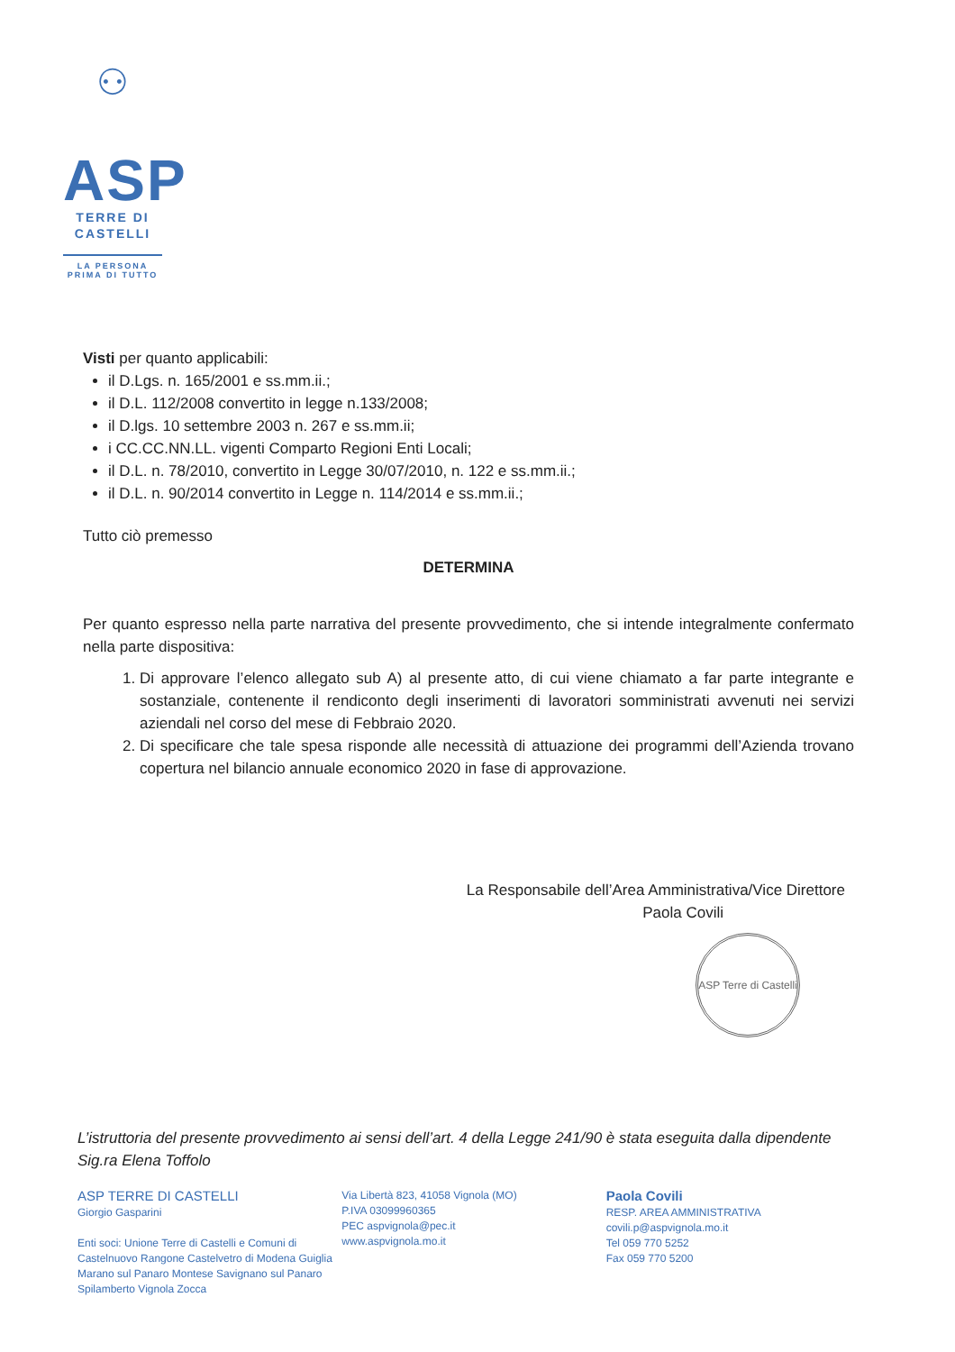⚇
ASP
TERRE DI
CASTELLI
LA PERSONA
PRIMA DI TUTTO
Visti per quanto applicabili:
il D.Lgs. n. 165/2001 e ss.mm.ii.;
il D.L. 112/2008 convertito in legge n.133/2008;
il D.lgs. 10 settembre 2003 n. 267 e ss.mm.ii;
i CC.CC.NN.LL. vigenti Comparto Regioni Enti Locali;
il D.L. n. 78/2010, convertito in Legge 30/07/2010, n. 122 e ss.mm.ii.;
il D.L. n. 90/2014 convertito in Legge n. 114/2014 e ss.mm.ii.;
Tutto ciò premesso
DETERMINA
Per quanto espresso nella parte narrativa del presente provvedimento, che si intende integralmente confermato nella parte dispositiva:
1. Di approvare l’elenco allegato sub A) al presente atto, di cui viene chiamato a far parte integrante e sostanziale, contenente il rendiconto degli inserimenti di lavoratori somministrati avvenuti nei servizi aziendali nel corso del mese di Febbraio 2020.
2. Di specificare che tale spesa risponde alle necessità di attuazione dei programmi dell’Azienda trovano copertura nel bilancio annuale economico 2020 in fase di approvazione.
La Responsabile dell’Area Amministrativa/Vice Direttore
Paola Covili
ASP Terre di Castelli
L’istruttoria del presente provvedimento ai sensi dell’art. 4 della Legge 241/90 è stata eseguita dalla dipendente Sig.ra Elena Toffolo
ASP TERRE DI CASTELLI
Giorgio Gasparini
Enti soci: Unione Terre di Castelli e Comuni di Castelnuovo Rangone Castelvetro di Modena Guiglia Marano sul Panaro Montese Savignano sul Panaro Spilamberto Vignola Zocca
Via Libertà 823, 41058 Vignola (MO)
P.IVA 03099960365
PEC aspvignola@pec.it
www.aspvignola.mo.it
Paola Covili
RESP. AREA AMMINISTRATIVA
covili.p@aspvignola.mo.it
Tel 059 770 5252
Fax 059 770 5200